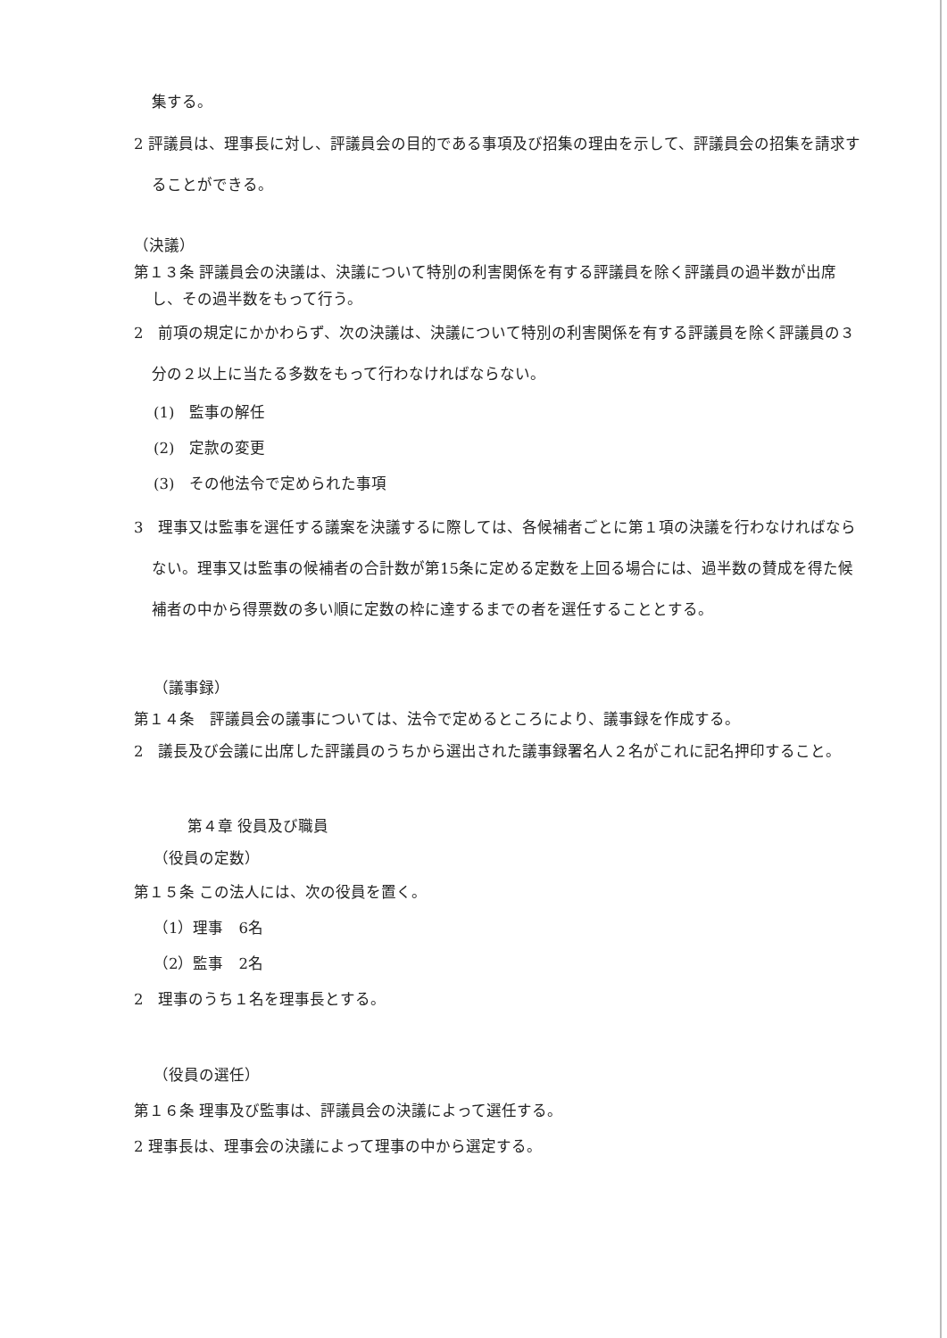集する。
2 評議員は、理事長に対し、評議員会の目的である事項及び招集の理由を示して、評議員会の招集を請求することができる。
（決議）
第１３条 評議員会の決議は、決議について特別の利害関係を有する評議員を除く評議員の過半数が出席し、その過半数をもって行う。
2　前項の規定にかかわらず、次の決議は、決議について特別の利害関係を有する評議員を除く評議員の３分の２以上に当たる多数をもって行わなければならない。
(1)　監事の解任
(2)　定款の変更
(3)　その他法令で定められた事項
3　理事又は監事を選任する議案を決議するに際しては、各候補者ごとに第１項の決議を行わなければならない。理事又は監事の候補者の合計数が第15条に定める定数を上回る場合には、過半数の賛成を得た候補者の中から得票数の多い順に定数の枠に達するまでの者を選任することとする。
（議事録）
第１４条　評議員会の議事については、法令で定めるところにより、議事録を作成する。
2　議長及び会議に出席した評議員のうちから選出された議事録署名人２名がこれに記名押印すること。
第４章 役員及び職員
（役員の定数）
第１５条 この法人には、次の役員を置く。
（1）理事　6名
（2）監事　2名
2　理事のうち１名を理事長とする。
（役員の選任）
第１６条 理事及び監事は、評議員会の決議によって選任する。
2 理事長は、理事会の決議によって理事の中から選定する。